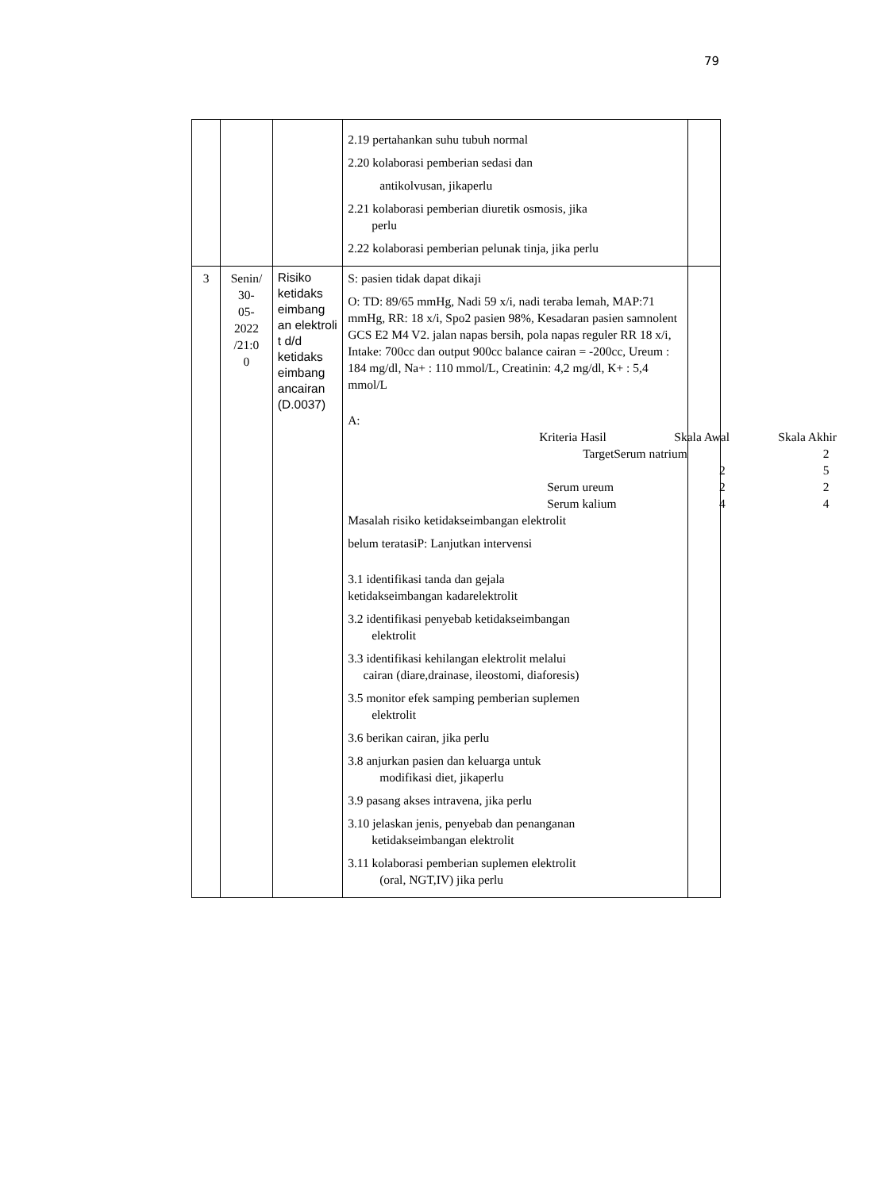79
| | | | 2.19 pertahankan suhu tubuh normal 2.20 kolaborasi pemberian sedasi dan antikolvusan, jikaperlu 2.21 kolaborasi pemberian diuretik osmosis, jika perlu 2.22 kolaborasi pemberian pelunak tinja, jika perlu | |
| 3 | Senin/ 30- 05- 2022 /21:0 0 | Risiko ketidaks eimbang an elektroli t d/d ketidaks eimbang ancairan (D.0037) | S: pasien tidak dapat dikaji O: TD: 89/65 mmHg, Nadi 59 x/i, nadi teraba lemah, MAP:71 mmHg, RR: 18 x/i, Spo2 pasien 98%, Kesadaran pasien samnolent GCS E2 M4 V2. jalan napas bersih, pola napas reguler RR 18 x/i, Intake: 700cc dan output 900cc balance cairan = -200cc, Ureum : 184 mg/dl, Na+ : 110 mmol/L, Creatinin: 4,2 mg/dl, K+ : 5,4 mmol/L A: / Kriteria Hasil / Skala Awal / Skala Akhir / / TargetSerum natrium / / 2 / / / 2 / 5 / / Serum ureum / 2 / 2 / / Serum kalium / 4 / 4 / Masalah risiko ketidakseimbangan elektrolit belum teratasiP: Lanjutkan intervensi 3.1 identifikasi tanda dan gejala ketidakseimbangan kadarelektrolit 3.2 identifikasi penyebab ketidakseimbangan elektrolit 3.3 identifikasi kehilangan elektrolit melalui cairan (diare,drainase, ileostomi, diaforesis) 3.5 monitor efek samping pemberian suplemen elektrolit 3.6 berikan cairan, jika perlu 3.8 anjurkan pasien dan keluarga untuk modifikasi diet, jikaperlu 3.9 pasang akses intravena, jika perlu 3.10 jelaskan jenis, penyebab dan penanganan ketidakseimbangan elektrolit 3.11 kolaborasi pemberian suplemen elektrolit (oral, NGT,IV) jika perlu | |